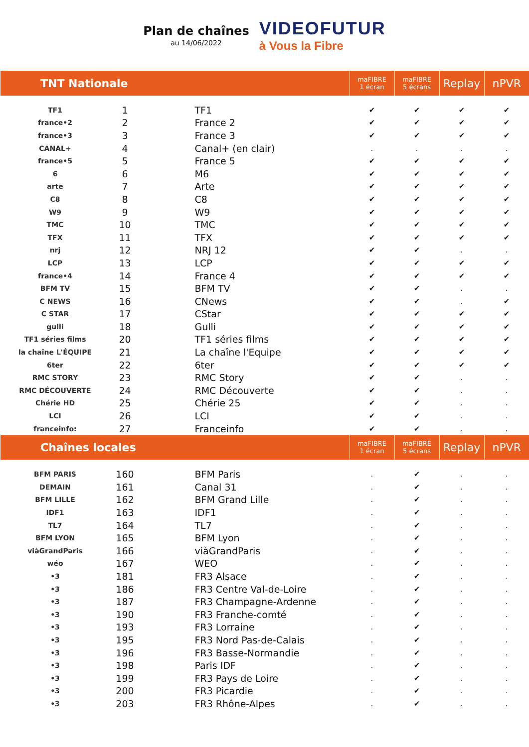Plan de chaînes
au 14/06/2022
VIDEOFUTUR
à Vous la Fibre
| TNT Nationale | | | maFIBRE 1 écran | maFIBRE 5 écrans | Replay | nPVR |
| --- | --- | --- | --- | --- | --- | --- |
| TF1 | 1 | TF1 | ✔ | ✔ | ✔ | ✔ |
| france•2 | 2 | France 2 | ✔ | ✔ | ✔ | ✔ |
| france•3 | 3 | France 3 | ✔ | ✔ | ✔ | ✔ |
| CANAL+ | 4 | Canal+ (en clair) | . | . | . | . |
| france•5 | 5 | France 5 | ✔ | ✔ | ✔ | ✔ |
| 6 | 6 | M6 | ✔ | ✔ | ✔ | ✔ |
| arte | 7 | Arte | ✔ | ✔ | ✔ | ✔ |
| C8 | 8 | C8 | ✔ | ✔ | ✔ | ✔ |
| W9 | 9 | W9 | ✔ | ✔ | ✔ | ✔ |
| TMC | 10 | TMC | ✔ | ✔ | ✔ | ✔ |
| TFX | 11 | TFX | ✔ | ✔ | ✔ | ✔ |
| nrj | 12 | NRJ 12 | ✔ | ✔ | . | . |
| LCP | 13 | LCP | ✔ | ✔ | ✔ | ✔ |
| france•4 | 14 | France 4 | ✔ | ✔ | ✔ | ✔ |
| BFM TV | 15 | BFM TV | ✔ | ✔ | . | . |
| C NEWS | 16 | CNews | ✔ | ✔ | . | ✔ |
| C STAR | 17 | CStar | ✔ | ✔ | ✔ | ✔ |
| gulli | 18 | Gulli | ✔ | ✔ | ✔ | ✔ |
| TF1 séries films | 20 | TF1 séries films | ✔ | ✔ | ✔ | ✔ |
| la chaîne L'ÉQUIPE | 21 | La chaîne l'Equipe | ✔ | ✔ | ✔ | ✔ |
| 6ter | 22 | 6ter | ✔ | ✔ | ✔ | ✔ |
| RMC STORY | 23 | RMC Story | ✔ | ✔ | . | . |
| RMC DÉCOUVERTE | 24 | RMC Découverte | ✔ | ✔ | . | . |
| Chérie HD | 25 | Chérie 25 | ✔ | ✔ | . | . |
| LCI | 26 | LCI | ✔ | ✔ | . | . |
| franceinfo: | 27 | Franceinfo | ✔ | ✔ | . | . |
| Chaînes locales | | | maFIBRE 1 écran | maFIBRE 5 écrans | Replay | nPVR |
| BFM PARIS | 160 | BFM Paris | . | ✔ | . | . |
| DEMAIN | 161 | Canal 31 | . | ✔ | . | . |
| BFM LILLE | 162 | BFM Grand Lille | . | ✔ | . | . |
| IDF1 | 163 | IDF1 | . | ✔ | . | . |
| TL7 | 164 | TL7 | . | ✔ | . | . |
| BFM LYON | 165 | BFM Lyon | . | ✔ | . | . |
| viàGrandParis | 166 | viàGrandParis | . | ✔ | . | . |
| wéo | 167 | WEO | . | ✔ | . | . |
| •3 | 181 | FR3 Alsace | . | ✔ | . | . |
| •3 | 186 | FR3 Centre Val-de-Loire | . | ✔ | . | . |
| •3 | 187 | FR3 Champagne-Ardenne | . | ✔ | . | . |
| •3 | 190 | FR3 Franche-comté | . | ✔ | . | . |
| •3 | 193 | FR3 Lorraine | . | ✔ | . | . |
| •3 | 195 | FR3 Nord Pas-de-Calais | . | ✔ | . | . |
| •3 | 196 | FR3 Basse-Normandie | . | ✔ | . | . |
| •3 | 198 | Paris IDF | . | ✔ | . | . |
| •3 | 199 | FR3 Pays de Loire | . | ✔ | . | . |
| •3 | 200 | FR3 Picardie | . | ✔ | . | . |
| •3 | 203 | FR3 Rhône-Alpes | . | ✔ | . | . |